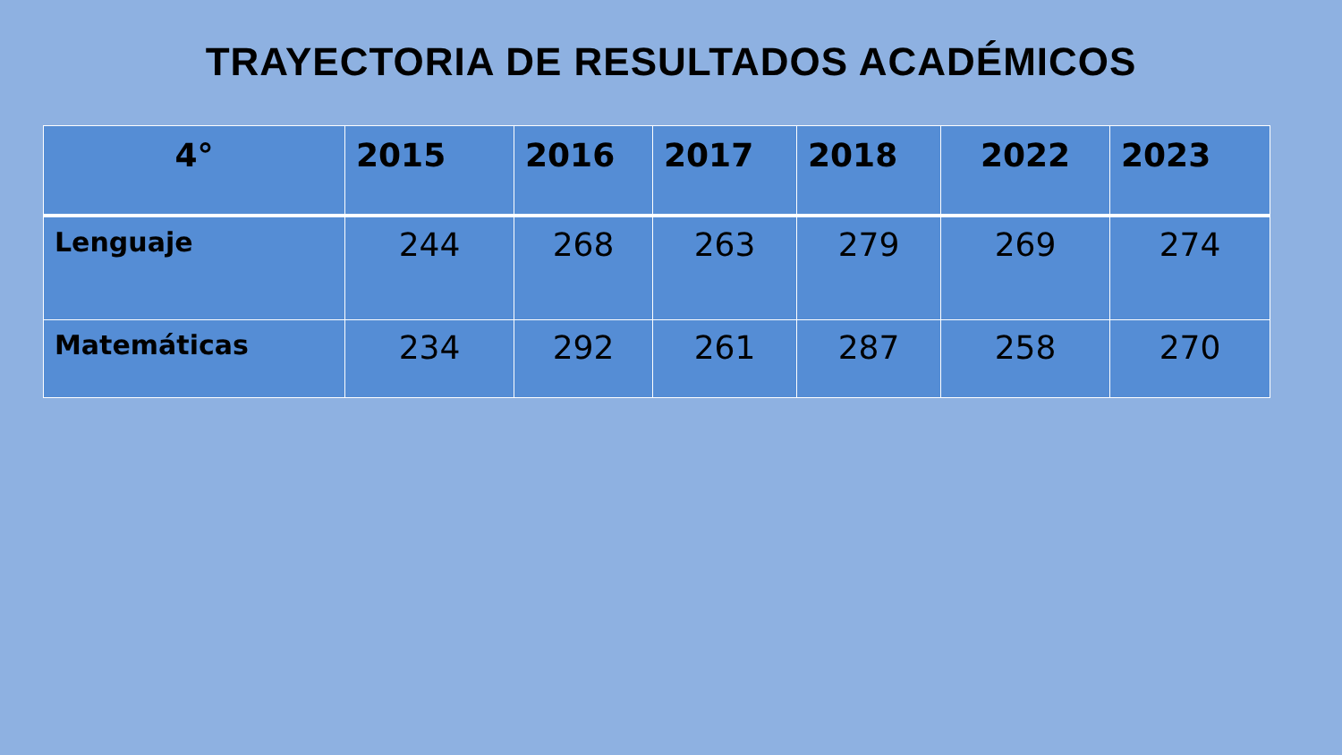TRAYECTORIA DE RESULTADOS ACADÉMICOS
| 4° | 2015 | 2016 | 2017 | 2018 | 2022 | 2023 |
| --- | --- | --- | --- | --- | --- | --- |
| Lenguaje | 244 | 268 | 263 | 279 | 269 | 274 |
| Matemáticas | 234 | 292 | 261 | 287 | 258 | 270 |